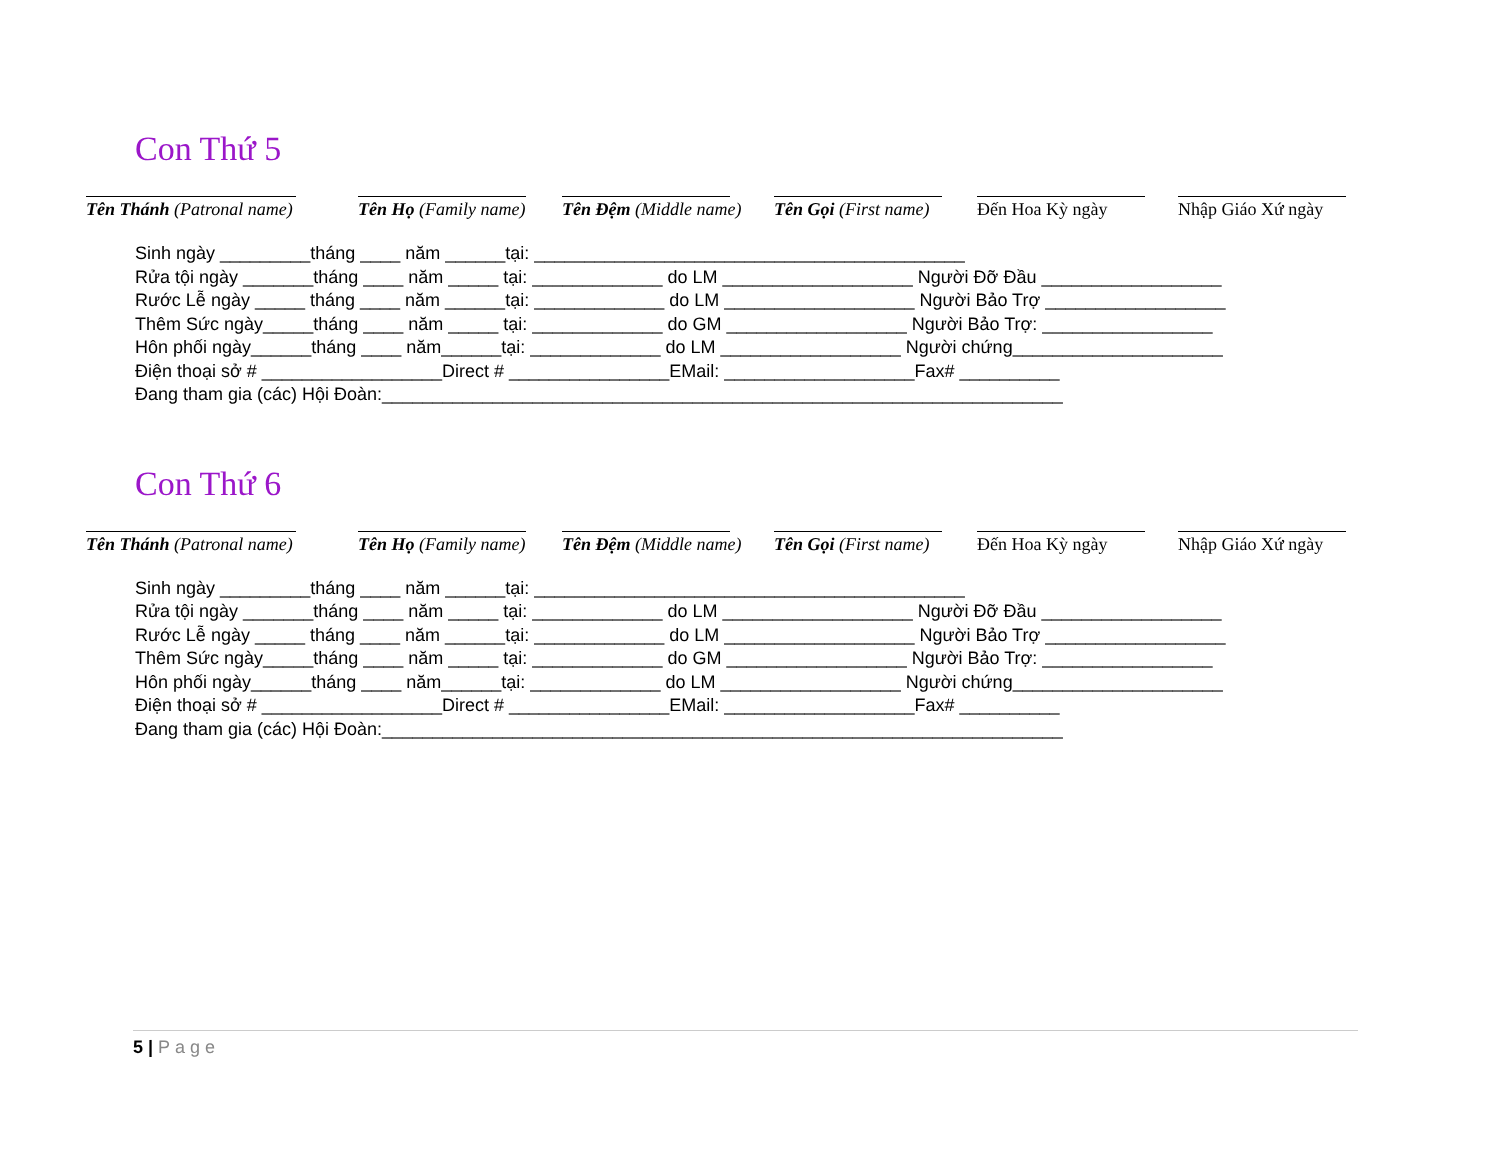Con Thứ 5
Tên Thánh (Patronal name) Tên Họ (Family name) Tên Đệm (Middle name) Tên Gọi (First name) Đến Hoa Kỳ ngày Nhập Giáo Xứ ngày
Sinh ngày _________tháng ____ năm ______tại: ___________________________________________ Rửa tội ngày _______tháng ____ năm _____ tại: _____________ do LM ___________________ Người Đỡ Đầu __________________ Rước Lễ ngày _____ tháng ____ năm ______tại: _____________ do LM ___________________ Người Bảo Trợ __________________ Thêm Sức ngày_____tháng ____ năm _____ tại: _____________ do GM __________________ Người Bảo Trợ: _________________ Hôn phối ngày______tháng ____ năm______tại: _____________ do LM __________________ Người chứng_____________________ Điện thoại sở # __________________Direct # ________________EMail: ___________________Fax# __________ Đang tham gia (các) Hội Đoàn:____________________________________________________________________
Con Thứ 6
Tên Thánh (Patronal name) Tên Họ (Family name) Tên Đệm (Middle name) Tên Gọi (First name) Đến Hoa Kỳ ngày Nhập Giáo Xứ ngày
Sinh ngày _________tháng ____ năm ______tại: ___________________________________________ Rửa tội ngày _______tháng ____ năm _____ tại: _____________ do LM ___________________ Người Đỡ Đầu __________________ Rước Lễ ngày _____ tháng ____ năm ______tại: _____________ do LM ___________________ Người Bảo Trợ __________________ Thêm Sức ngày_____tháng ____ năm _____ tại: _____________ do GM __________________ Người Bảo Trợ: _________________ Hôn phối ngày______tháng ____ năm______tại: _____________ do LM __________________ Người chứng_____________________ Điện thoại sở # __________________Direct # ________________EMail: ___________________Fax# __________ Đang tham gia (các) Hội Đoàn:____________________________________________________________________
5 | Page